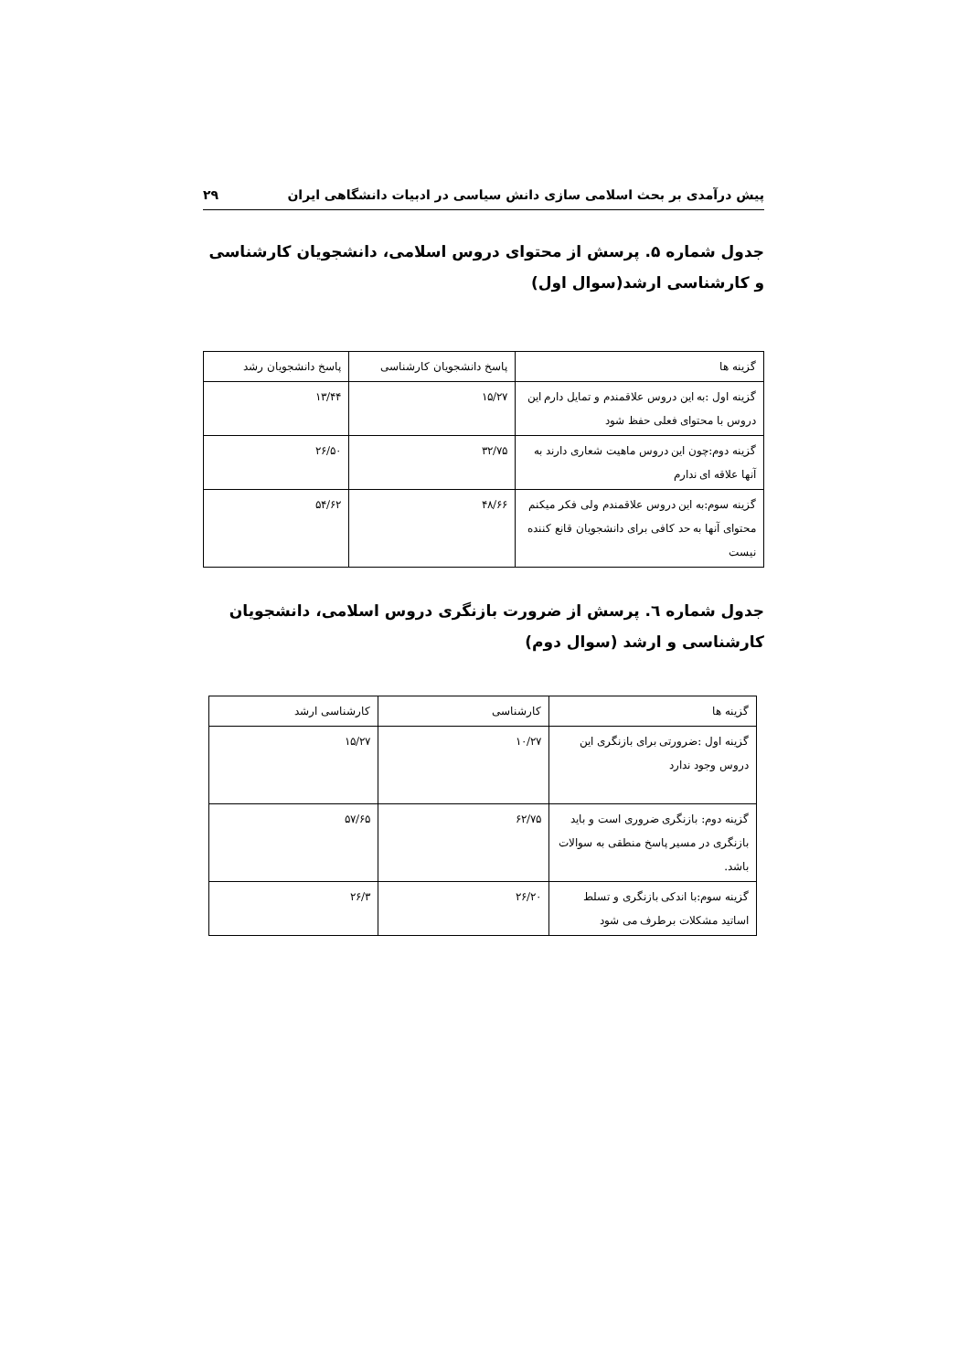پیش درآمدی بر بحث اسلامی سازی دانش سیاسی در ادبیات دانشگاهی ایران ۲۹
جدول شماره ۵. پرسش از محتوای دروس اسلامی، دانشجویان کارشناسی و کارشناسی ارشد(سوال اول)
| گزینه ها | پاسخ دانشجویان کارشناسی | پاسخ دانشجویان رشد |
| گزینه اول :به این دروس علاقمندم و تمایل دارم این دروس با محتوای فعلی حفظ شود | ۱۵/۲۷ | ۱۳/۴۴ |
| گزینه دوم:چون این دروس ماهیت شعاری دارند به آنها علاقه ای ندارم | ۳۲/۷۵ | ۲۶/۵۰ |
| گزینه سوم:به این دروس علاقمندم ولی فکر میکنم محتوای آنها به حد کافی برای دانشجویان قانع کننده نیست | ۴۸/۶۶ | ۵۴/۶۲ |
جدول شماره ٦. پرسش از ضرورت بازنگری دروس اسلامی، دانشجویان کارشناسی و ارشد (سوال دوم)
| گزینه ها | کارشناسی | کارشناسی ارشد |
| گزینه اول :ضرورتی برای بازنگری این دروس وجود ندارد | ۱۰/۲۷ | ۱۵/۲۷ |
| گزینه دوم: بازنگری ضروری است و باید بازنگری در مسیر پاسخ منطقی به سوالات باشد. | ۶۲/۷۵ | ۵۷/۶۵ |
| گزینه سوم:با اندکی بازنگری و تسلط اساتید مشکلات برطرف می شود | ۲۶/۲۰ | ۲۶/۳ |